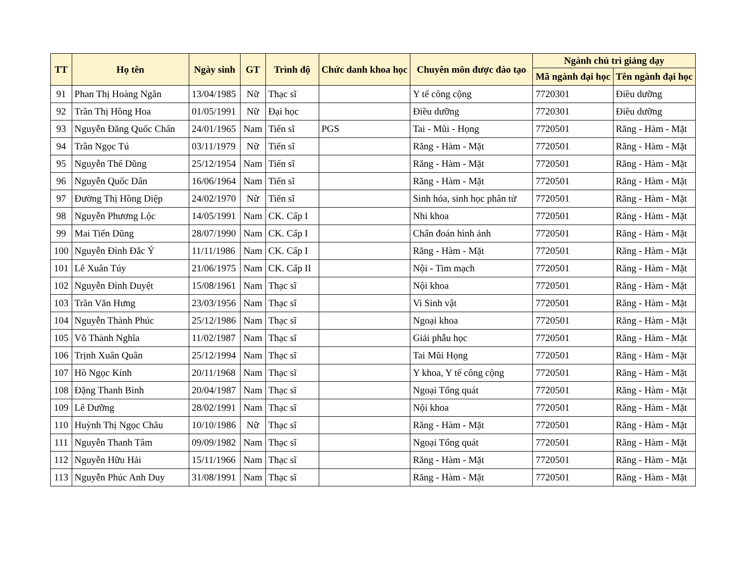| TT | Họ tên | Ngày sinh | GT | Trình độ | Chức danh khoa học | Chuyên môn được đào tạo | Ngành chủ trì giảng dạy | |
| --- | --- | --- | --- | --- | --- | --- | --- | --- |
| | | | | | | | Mã ngành đại học | Tên ngành đại học |
| 91 | Phan Thị Hoàng Ngân | 13/04/1985 | Nữ | Thạc sĩ | | Y tế công cộng | 7720301 | Điều dưỡng |
| 92 | Trần Thị Hồng Hoa | 01/05/1991 | Nữ | Đại học | | Điều dưỡng | 7720301 | Điều dưỡng |
| 93 | Nguyễn Đăng Quốc Chấn | 24/01/1965 | Nam | Tiến sĩ | PGS | Tai - Mũi - Họng | 7720501 | Răng - Hàm - Mặt |
| 94 | Trần Ngọc Tú | 03/11/1979 | Nữ | Tiến sĩ | | Răng - Hàm - Mặt | 7720501 | Răng - Hàm - Mặt |
| 95 | Nguyễn Thế Dũng | 25/12/1954 | Nam | Tiến sĩ | | Răng - Hàm - Mặt | 7720501 | Răng - Hàm - Mặt |
| 96 | Nguyễn Quốc Dân | 16/06/1964 | Nam | Tiến sĩ | | Răng - Hàm - Mặt | 7720501 | Răng - Hàm - Mặt |
| 97 | Đường Thị Hồng Diệp | 24/02/1970 | Nữ | Tiến sĩ | | Sinh hóa, sinh học phân tử | 7720501 | Răng - Hàm - Mặt |
| 98 | Nguyễn Phương Lộc | 14/05/1991 | Nam | CK. Cấp I | | Nhi khoa | 7720501 | Răng - Hàm - Mặt |
| 99 | Mai Tiến Dũng | 28/07/1990 | Nam | CK. Cấp I | | Chẩn đoán hình ảnh | 7720501 | Răng - Hàm - Mặt |
| 100 | Nguyễn Đình Đắc Ý | 11/11/1986 | Nam | CK. Cấp I | | Răng - Hàm - Mặt | 7720501 | Răng - Hàm - Mặt |
| 101 | Lê Xuân Túy | 21/06/1975 | Nam | CK. Cấp II | | Nội - Tim mạch | 7720501 | Răng - Hàm - Mặt |
| 102 | Nguyễn Đình Duyệt | 15/08/1961 | Nam | Thạc sĩ | | Nội khoa | 7720501 | Răng - Hàm - Mặt |
| 103 | Trần Văn Hưng | 23/03/1956 | Nam | Thạc sĩ | | Vi Sinh vật | 7720501 | Răng - Hàm - Mặt |
| 104 | Nguyễn Thành Phúc | 25/12/1986 | Nam | Thạc sĩ | | Ngoại khoa | 7720501 | Răng - Hàm - Mặt |
| 105 | Võ Thành Nghĩa | 11/02/1987 | Nam | Thạc sĩ | | Giải phẫu học | 7720501 | Răng - Hàm - Mặt |
| 106 | Trịnh Xuân Quân | 25/12/1994 | Nam | Thạc sĩ | | Tai Mũi Họng | 7720501 | Răng - Hàm - Mặt |
| 107 | Hồ Ngọc Kính | 20/11/1968 | Nam | Thạc sĩ | | Y khoa, Y tế công cộng | 7720501 | Răng - Hàm - Mặt |
| 108 | Đặng Thanh Bình | 20/04/1987 | Nam | Thạc sĩ | | Ngoại Tổng quát | 7720501 | Răng - Hàm - Mặt |
| 109 | Lê Dưỡng | 28/02/1991 | Nam | Thạc sĩ | | Nội khoa | 7720501 | Răng - Hàm - Mặt |
| 110 | Huỳnh Thị Ngọc Châu | 10/10/1986 | Nữ | Thạc sĩ | | Răng - Hàm - Mặt | 7720501 | Răng - Hàm - Mặt |
| 111 | Nguyễn Thanh Tâm | 09/09/1982 | Nam | Thạc sĩ | | Ngoại Tổng quát | 7720501 | Răng - Hàm - Mặt |
| 112 | Nguyễn Hữu Hải | 15/11/1966 | Nam | Thạc sĩ | | Răng - Hàm - Mặt | 7720501 | Răng - Hàm - Mặt |
| 113 | Nguyễn Phúc Anh Duy | 31/08/1991 | Nam | Thạc sĩ | | Răng - Hàm - Mặt | 7720501 | Răng - Hàm - Mặt |